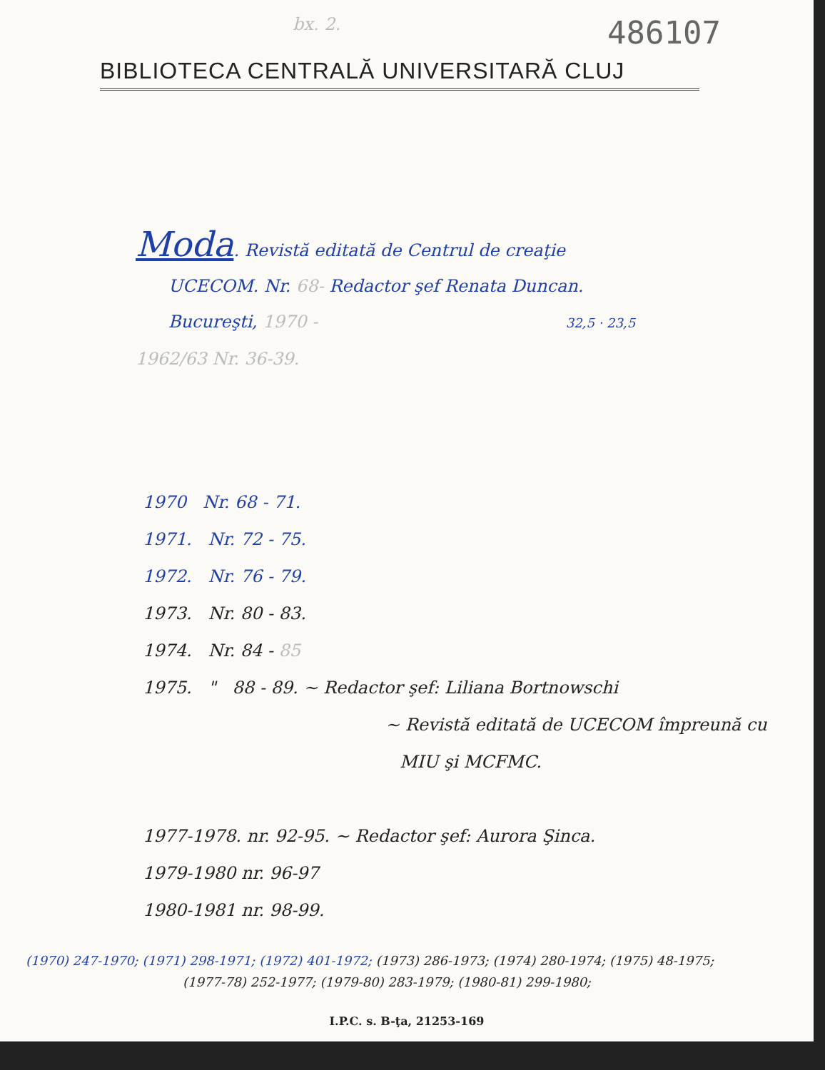bx. 2. 486107
BIBLIOTECA CENTRALĂ UNIVERSITARĂ CLUJ
Moda. Revistă editată de Centrul de creaţie
UCECOM. Nr. 68- Redactor şef Renata Duncan.
Bucureşti, 1970 - 32,5 · 23,5
1962/63 Nr. 36-39.
1970 Nr. 68 - 71.
1971. Nr. 72 - 75.
1972. Nr. 76 - 79.
1973. Nr. 80 - 83.
1974. Nr. 84 - 85
1975. " 88 - 89. ~ Redactor şef: Liliana Bortnowschi
~ Revistă editată de UCECOM împreună cu
MIU şi MCFMC.
1977-1978. nr. 92-95. ~ Redactor şef: Aurora Şinca.
1979-1980 nr. 96-97
1980-1981 nr. 98-99.
(1970) 247-1970; (1971) 298-1971; (1972) 401-1972; (1973) 286-1973; (1974) 280-1974; (1975) 48-1975;
(1977-78) 252-1977; (1979-80) 283-1979; (1980-81) 299-1980;
I.P.C. s. B-ţa, 21253-169